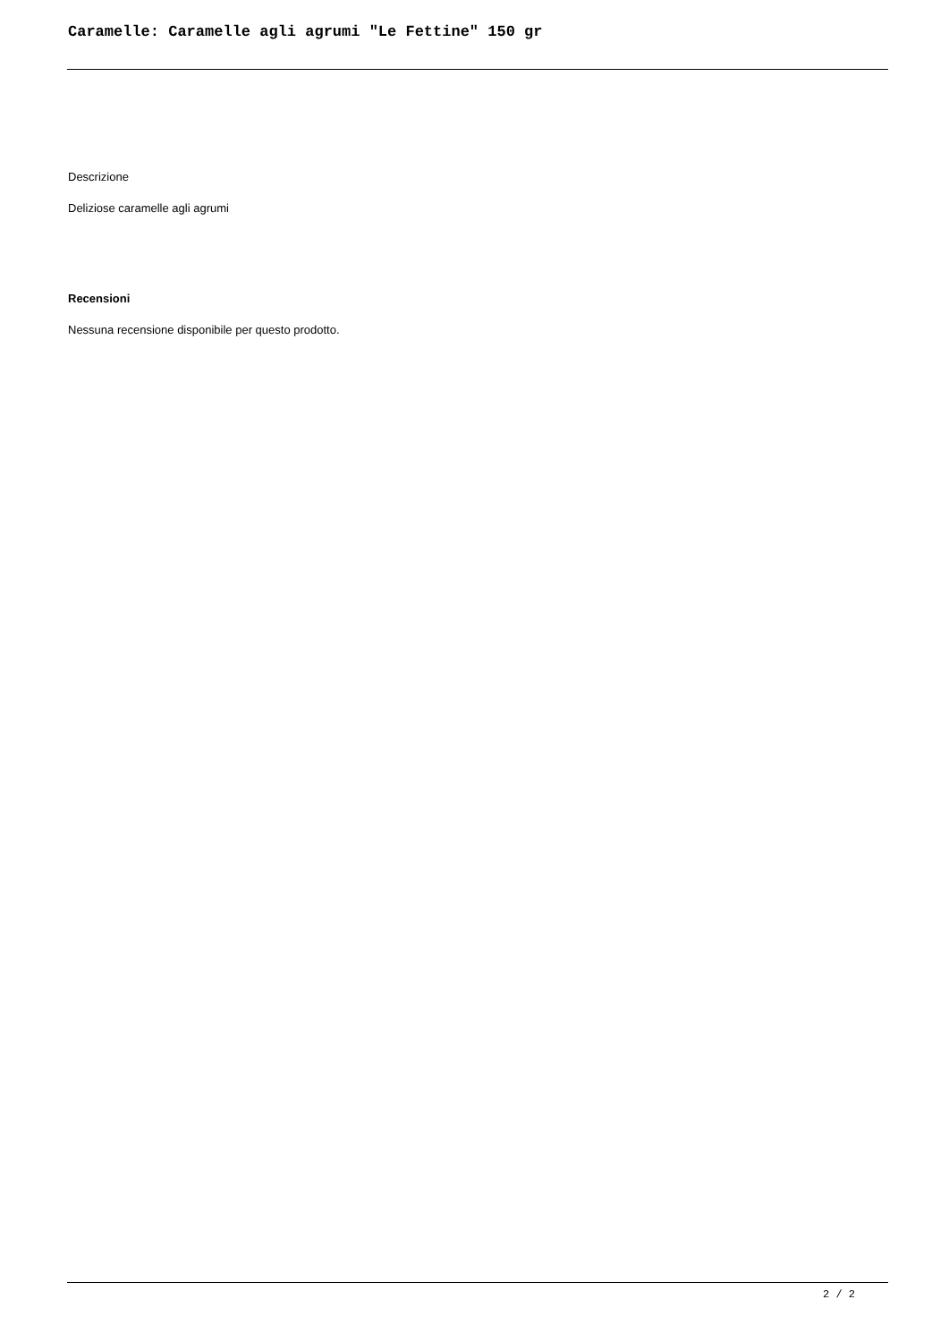Caramelle: Caramelle agli agrumi "Le Fettine" 150 gr
Descrizione
Deliziose caramelle agli agrumi
Recensioni
Nessuna recensione disponibile per questo prodotto.
2 / 2